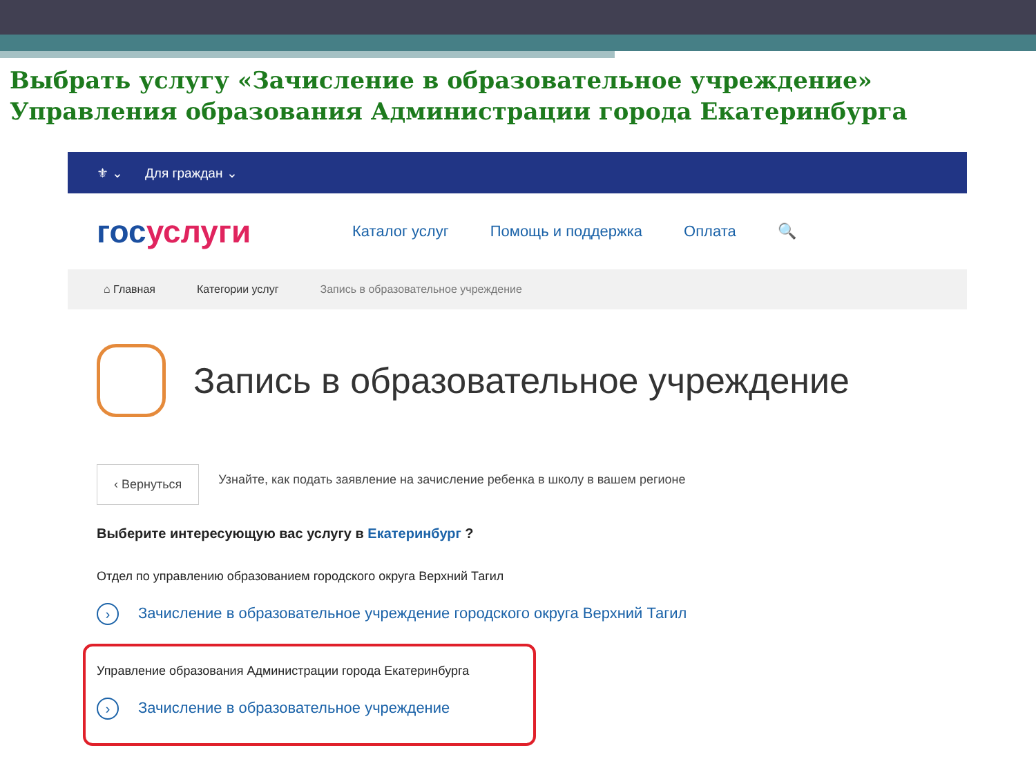Выбрать услугу «Зачисление в образовательное учреждение»
Управления образования Администрации города Екатеринбурга
⚜ ⌄ Для граждан ⌄
госуслуги
Каталог услуг Помощь и поддержка Оплата 🔍
⌂ Главная Категории услуг Запись в образовательное учреждение
Запись в образовательное учреждение
‹ Вернуться
Узнайте, как подать заявление на зачисление ребенка в школу в вашем регионе
Выберите интересующую вас услугу в Екатеринбург ?
Отдел по управлению образованием городского округа Верхний Тагил
› Зачисление в образовательное учреждение городского округа Верхний Тагил
Управление образования Администрации города Екатеринбурга
› Зачисление в образовательное учреждение